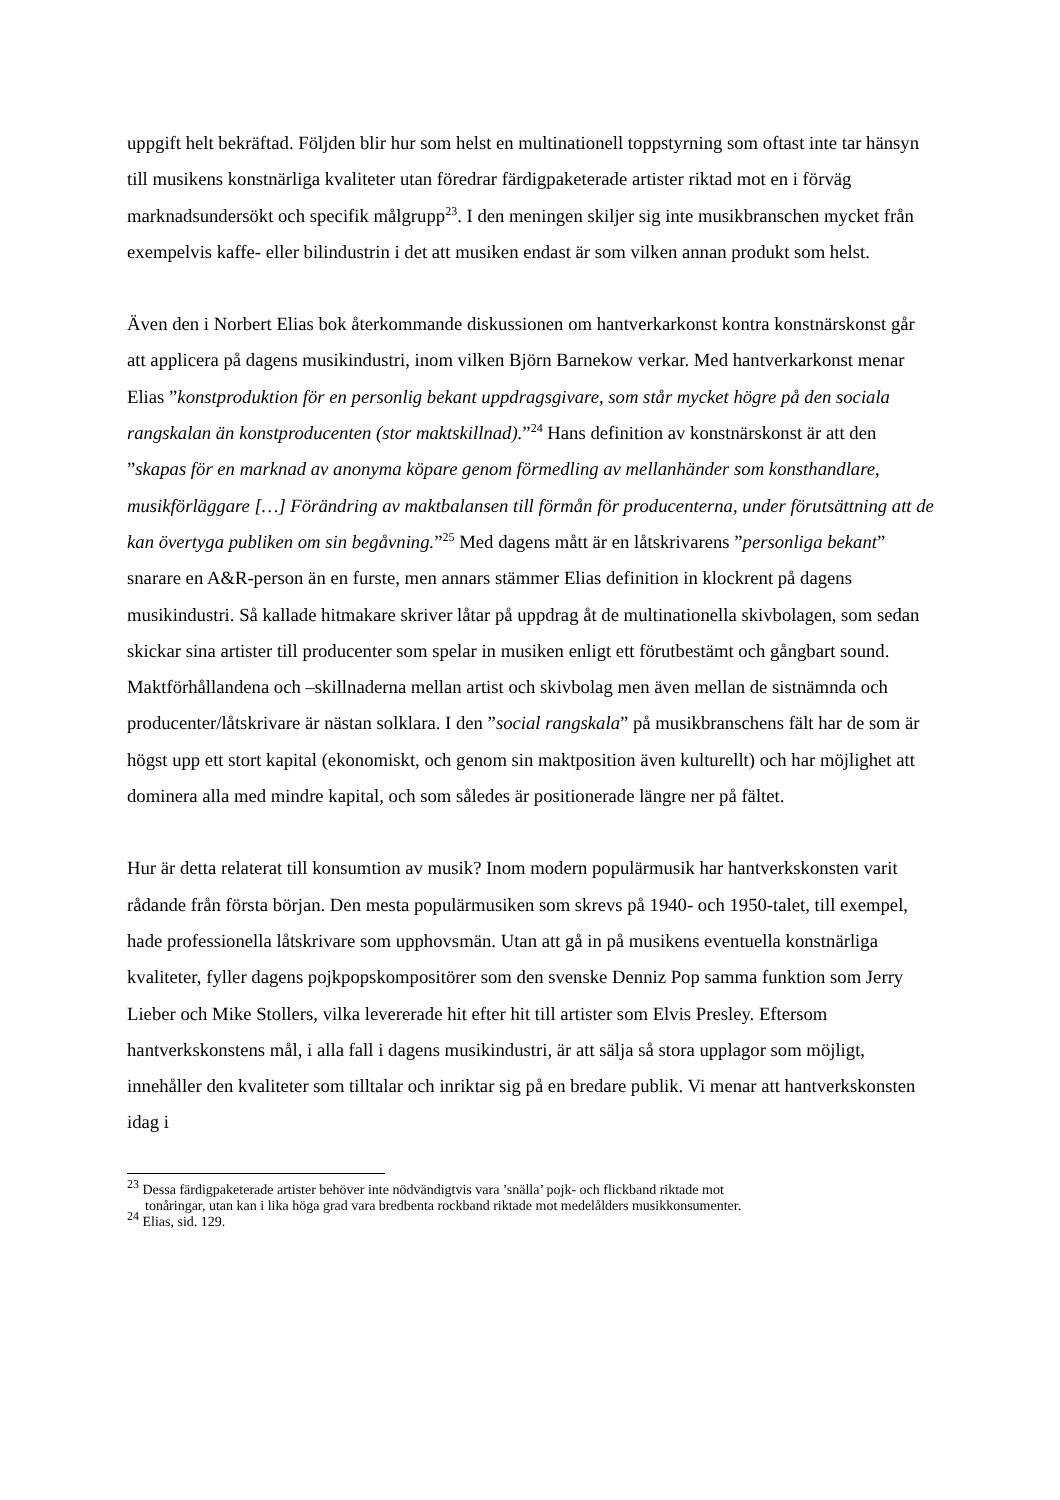uppgift helt bekräftad. Följden blir hur som helst en multinationell toppstyrning som oftast inte tar hänsyn till musikens konstnärliga kvaliteter utan föredrar färdigpaketerade artister riktad mot en i förväg marknadsundersökt och specifik målgrupp<sup>23</sup>. I den meningen skiljer sig inte musikbranschen mycket från exempelvis kaffe- eller bilindustrin i det att musiken endast är som vilken annan produkt som helst.
Även den i Norbert Elias bok återkommande diskussionen om hantverkarkonst kontra konstnärskonst går att applicera på dagens musikindustri, inom vilken Björn Barnekow verkar. Med hantverkarkonst menar Elias ”konstproduktion för en personlig bekant uppdragsgivare, som står mycket högre på den sociala rangskalan än konstproducenten (stor maktskillnad).”<sup>24</sup> Hans definition av konstnärskonst är att den ”skapas för en marknad av anonyma köpare genom förmedling av mellanhänder som konsthandlare, musikförläggare […] Förändring av maktbalansen till förmån för producenterna, under förutsättning att de kan övertyga publiken om sin begåvning.”<sup>25</sup> Med dagens mått är en låtskrivarens ”personliga bekant” snarare en A&R-person än en furste, men annars stämmer Elias definition in klockrent på dagens musikindustri. Så kallade hitmakare skriver låtar på uppdrag åt de multinationella skivbolagen, som sedan skickar sina artister till producenter som spelar in musiken enligt ett förutbestämt och gångbart sound. Maktförhållandena och –skillnaderna mellan artist och skivbolag men även mellan de sistnämnda och producenter/låtskrivare är nästan solklara. I den ”social rangskala” på musikbranschens fält har de som är högst upp ett stort kapital (ekonomiskt, och genom sin maktposition även kulturellt) och har möjlighet att dominera alla med mindre kapital, och som således är positionerade längre ner på fältet.
Hur är detta relaterat till konsumtion av musik? Inom modern populärmusik har hantverkskonsten varit rådande från första början. Den mesta populärmusiken som skrevs på 1940- och 1950-talet, till exempel, hade professionella låtskrivare som upphovsmän. Utan att gå in på musikens eventuella konstnärliga kvaliteter, fyller dagens pojkpopskompositörer som den svenske Denniz Pop samma funktion som Jerry Lieber och Mike Stollers, vilka levererade hit efter hit till artister som Elvis Presley. Eftersom hantverkskonstens mål, i alla fall i dagens musikindustri, är att sälja så stora upplagor som möjligt, innehåller den kvaliteter som tilltalar och inriktar sig på en bredare publik. Vi menar att hantverkskonsten idag i
<sup>23</sup> Dessa färdigpaketerade artister behöver inte nödvändigtvis vara ’snälla’ pojk- och flickband riktade mot
tonåringar, utan kan i lika höga grad vara bredbenta rockband riktade mot medelålders musikkonsumenter.
<sup>24</sup> Elias, sid. 129.